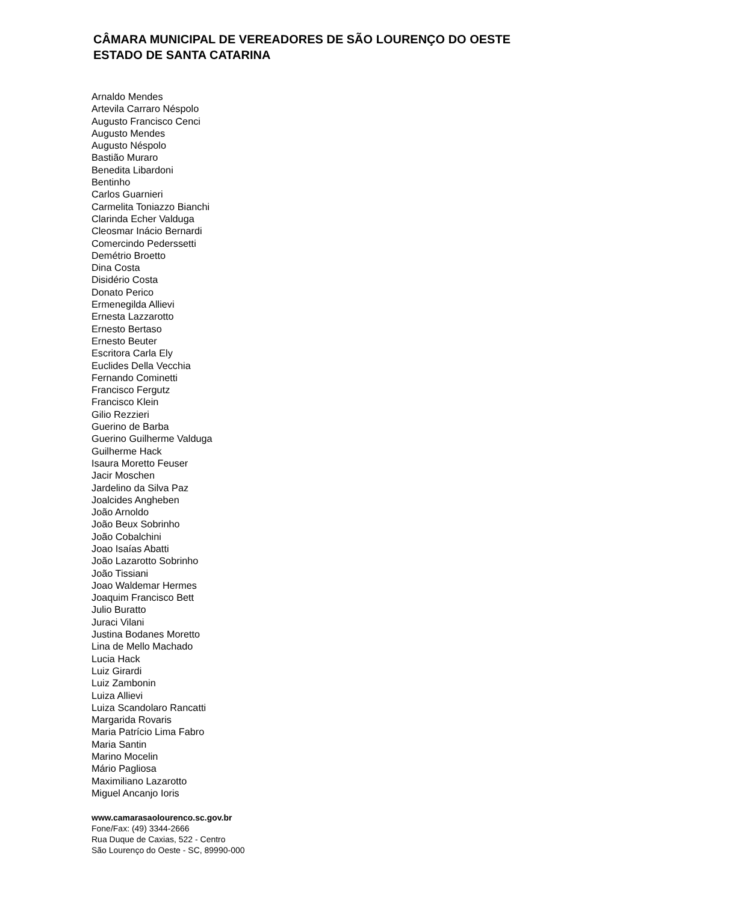CÂMARA MUNICIPAL DE VEREADORES DE SÃO LOURENÇO DO OESTE
ESTADO DE SANTA CATARINA
Arnaldo Mendes
Artevila Carraro Néspolo
Augusto Francisco Cenci
Augusto Mendes
Augusto Néspolo
Bastião Muraro
Benedita Libardoni
Bentinho
Carlos Guarnieri
Carmelita Toniazzo Bianchi
Clarinda Echer Valduga
Cleosmar Inácio Bernardi
Comercindo Pederssetti
Demétrio Broetto
Dina Costa
Disidério Costa
Donato Perico
Ermenegilda Allievi
Ernesta Lazzarotto
Ernesto Bertaso
Ernesto Beuter
Escritora Carla Ely
Euclides Della Vecchia
Fernando Cominetti
Francisco Fergutz
Francisco Klein
Gilio Rezzieri
Guerino de Barba
Guerino Guilherme Valduga
Guilherme Hack
Isaura Moretto Feuser
Jacir Moschen
Jardelino da Silva Paz
Joalcides Angheben
João Arnoldo
João Beux Sobrinho
João Cobalchini
Joao Isaías Abatti
João Lazarotto Sobrinho
João Tissiani
Joao Waldemar Hermes
Joaquim Francisco Bett
Julio Buratto
Juraci Vilani
Justina Bodanes Moretto
Lina de Mello Machado
Lucia Hack
Luiz Girardi
Luiz Zambonin
Luiza Allievi
Luiza Scandolaro Rancatti
Margarida Rovaris
Maria Patrício Lima Fabro
Maria Santin
Marino Mocelin
Mário Pagliosa
Maximiliano Lazarotto
Miguel Ancanjo Ioris
www.camarasaolourenco.sc.gov.br
Fone/Fax: (49) 3344-2666
Rua Duque de Caxias, 522 - Centro
São Lourenço do Oeste - SC, 89990-000